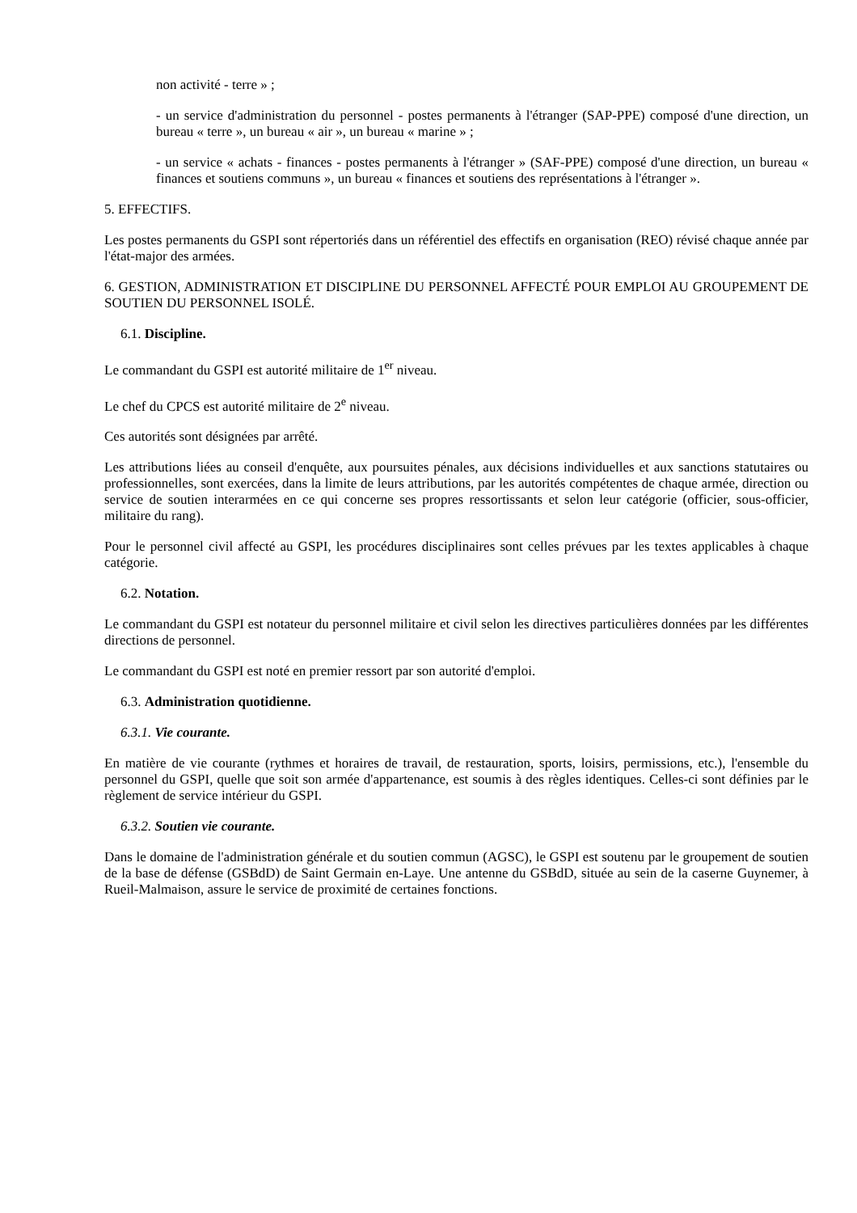non activité - terre » ;
- un service d'administration du personnel - postes permanents à l'étranger (SAP-PPE) composé d'une direction, un bureau « terre », un bureau « air », un bureau « marine » ;
- un service « achats - finances - postes permanents à l'étranger » (SAF-PPE) composé d'une direction, un bureau « finances et soutiens communs », un bureau « finances et soutiens des représentations à l'étranger ».
5. EFFECTIFS.
Les postes permanents du GSPI sont répertoriés dans un référentiel des effectifs en organisation (REO) révisé chaque année par l'état-major des armées.
6. GESTION, ADMINISTRATION ET DISCIPLINE DU PERSONNEL AFFECTÉ POUR EMPLOI AU GROUPEMENT DE SOUTIEN DU PERSONNEL ISOLÉ.
6.1. Discipline.
Le commandant du GSPI est autorité militaire de 1<sup>er</sup> niveau.
Le chef du CPCS est autorité militaire de 2<sup>e</sup> niveau.
Ces autorités sont désignées par arrêté.
Les attributions liées au conseil d'enquête, aux poursuites pénales, aux décisions individuelles et aux sanctions statutaires ou professionnelles, sont exercées, dans la limite de leurs attributions, par les autorités compétentes de chaque armée, direction ou service de soutien interarmées en ce qui concerne ses propres ressortissants et selon leur catégorie (officier, sous-officier, militaire du rang).
Pour le personnel civil affecté au GSPI, les procédures disciplinaires sont celles prévues par les textes applicables à chaque catégorie.
6.2. Notation.
Le commandant du GSPI est notateur du personnel militaire et civil selon les directives particulières données par les différentes directions de personnel.
Le commandant du GSPI est noté en premier ressort par son autorité d'emploi.
6.3. Administration quotidienne.
6.3.1. Vie courante.
En matière de vie courante (rythmes et horaires de travail, de restauration, sports, loisirs, permissions, etc.), l'ensemble du personnel du GSPI, quelle que soit son armée d'appartenance, est soumis à des règles identiques. Celles-ci sont définies par le règlement de service intérieur du GSPI.
6.3.2. Soutien vie courante.
Dans le domaine de l'administration générale et du soutien commun (AGSC), le GSPI est soutenu par le groupement de soutien de la base de défense (GSBdD) de Saint Germain en-Laye. Une antenne du GSBdD, située au sein de la caserne Guynemer, à Rueil-Malmaison, assure le service de proximité de certaines fonctions.